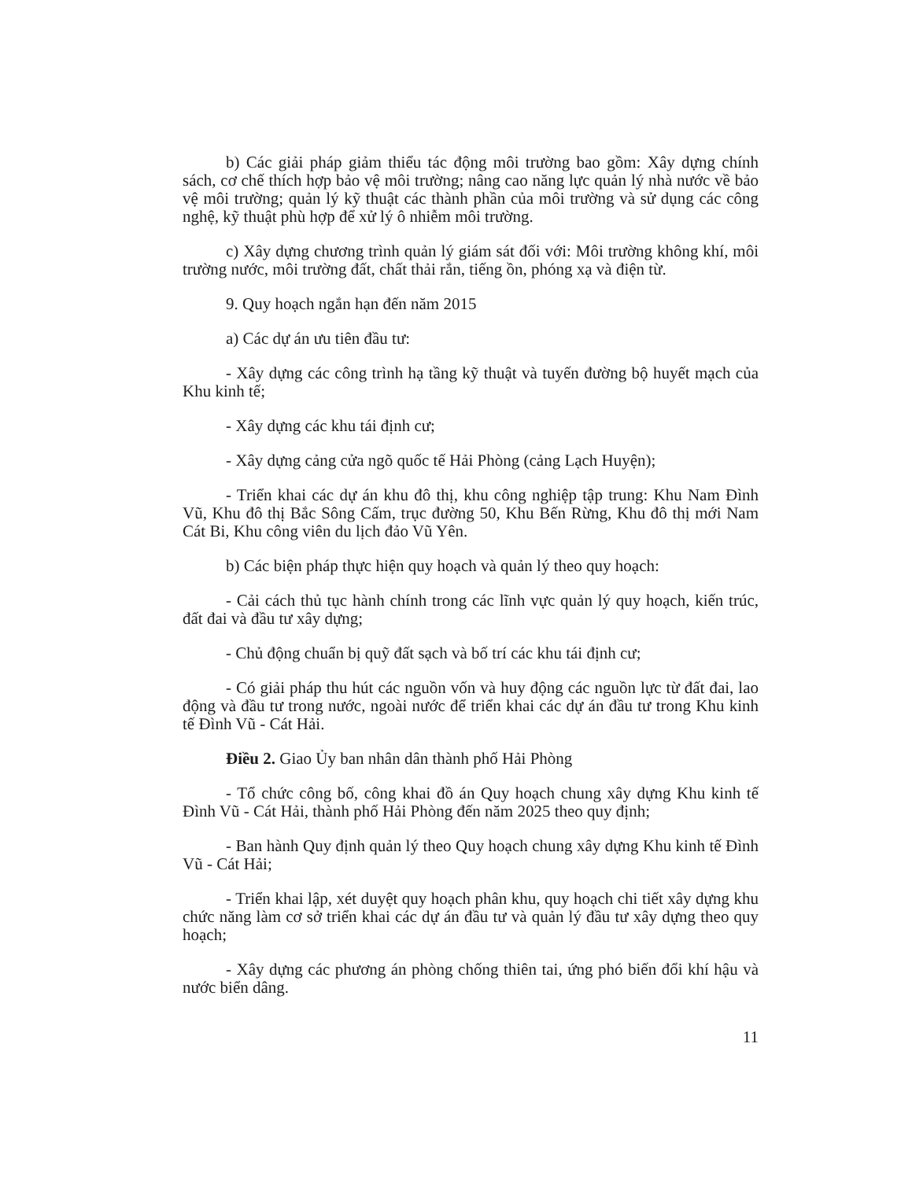b) Các giải pháp giảm thiểu tác động môi trường bao gồm: Xây dựng chính sách, cơ chế thích hợp bảo vệ môi trường; nâng cao năng lực quản lý nhà nước về bảo vệ môi trường; quản lý kỹ thuật các thành phần của môi trường và sử dụng các công nghệ, kỹ thuật phù hợp để xử lý ô nhiễm môi trường.
c) Xây dựng chương trình quản lý giám sát đối với: Môi trường không khí, môi trường nước, môi trường đất, chất thải rắn, tiếng ồn, phóng xạ và điện từ.
9. Quy hoạch ngắn hạn đến năm 2015
a) Các dự án ưu tiên đầu tư:
- Xây dựng các công trình hạ tầng kỹ thuật và tuyến đường bộ huyết mạch của Khu kinh tế;
- Xây dựng các khu tái định cư;
- Xây dựng cảng cửa ngõ quốc tế Hải Phòng (cảng Lạch Huyện);
- Triển khai các dự án khu đô thị, khu công nghiệp tập trung: Khu Nam Đình Vũ, Khu đô thị Bắc Sông Cấm, trục đường 50, Khu Bến Rừng, Khu đô thị mới Nam Cát Bi, Khu công viên du lịch đảo Vũ Yên.
b) Các biện pháp thực hiện quy hoạch và quản lý theo quy hoạch:
- Cải cách thủ tục hành chính trong các lĩnh vực quản lý quy hoạch, kiến trúc, đất đai và đầu tư xây dựng;
- Chủ động chuẩn bị quỹ đất sạch và bố trí các khu tái định cư;
- Có giải pháp thu hút các nguồn vốn và huy động các nguồn lực từ đất đai, lao động và đầu tư trong nước, ngoài nước để triển khai các dự án đầu tư trong Khu kinh tế Đình Vũ - Cát Hải.
Điều 2. Giao Ủy ban nhân dân thành phố Hải Phòng
- Tổ chức công bố, công khai đồ án Quy hoạch chung xây dựng Khu kinh tế Đình Vũ - Cát Hải, thành phố Hải Phòng đến năm 2025 theo quy định;
- Ban hành Quy định quản lý theo Quy hoạch chung xây dựng Khu kinh tế Đình Vũ - Cát Hải;
- Triển khai lập, xét duyệt quy hoạch phân khu, quy hoạch chi tiết xây dựng khu chức năng làm cơ sở triển khai các dự án đầu tư và quản lý đầu tư xây dựng theo quy hoạch;
- Xây dựng các phương án phòng chống thiên tai, ứng phó biến đổi khí hậu và nước biển dâng.
11